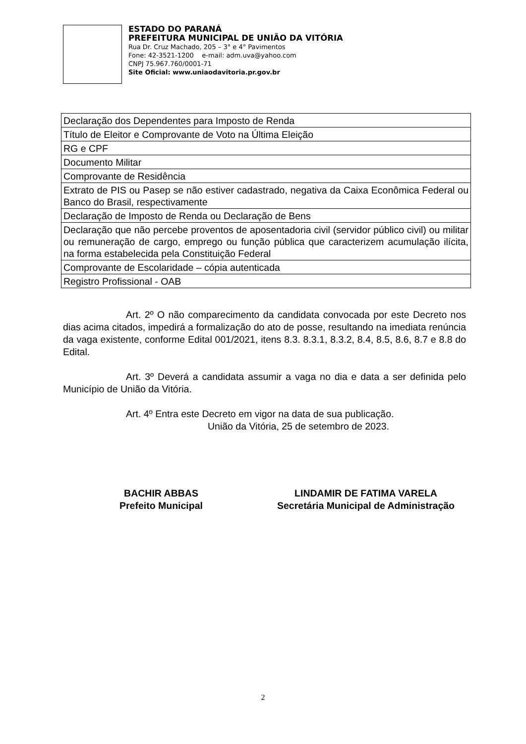ESTADO DO PARANÁ
PREFEITURA MUNICIPAL DE UNIÃO DA VITÓRIA
Rua Dr. Cruz Machado, 205 – 3° e 4° Pavimentos
Fone: 42-3521-1200 e-mail: adm.uva@yahoo.com
CNPJ 75.967.760/0001-71
Site Oficial: www.uniaodavitoria.pr.gov.br
| Declaração dos Dependentes para Imposto de Renda |
| Título de Eleitor e Comprovante de Voto na Última Eleição |
| RG e CPF |
| Documento Militar |
| Comprovante de Residência |
| Extrato de PIS ou Pasep se não estiver cadastrado, negativa da Caixa Econômica Federal ou Banco do Brasil, respectivamente |
| Declaração de Imposto de Renda ou Declaração de Bens |
| Declaração que não percebe proventos de aposentadoria civil (servidor público civil) ou militar ou remuneração de cargo, emprego ou função pública que caracterizem acumulação ilícita, na forma estabelecida pela Constituição Federal |
| Comprovante de Escolaridade – cópia autenticada |
| Registro Profissional - OAB |
Art. 2º O não comparecimento da candidata convocada por este Decreto nos dias acima citados, impedirá a formalização do ato de posse, resultando na imediata renúncia da vaga existente, conforme Edital 001/2021, itens 8.3. 8.3.1, 8.3.2, 8.4, 8.5, 8.6, 8.7 e 8.8 do Edital.
Art. 3º Deverá a candidata assumir a vaga no dia e data a ser definida pelo Município de União da Vitória.
Art. 4º Entra este Decreto em vigor na data de sua publicação.
União da Vitória, 25 de setembro de 2023.
BACHIR ABBAS
Prefeito Municipal
LINDAMIR DE FATIMA VARELA
Secretária Municipal de Administração
2